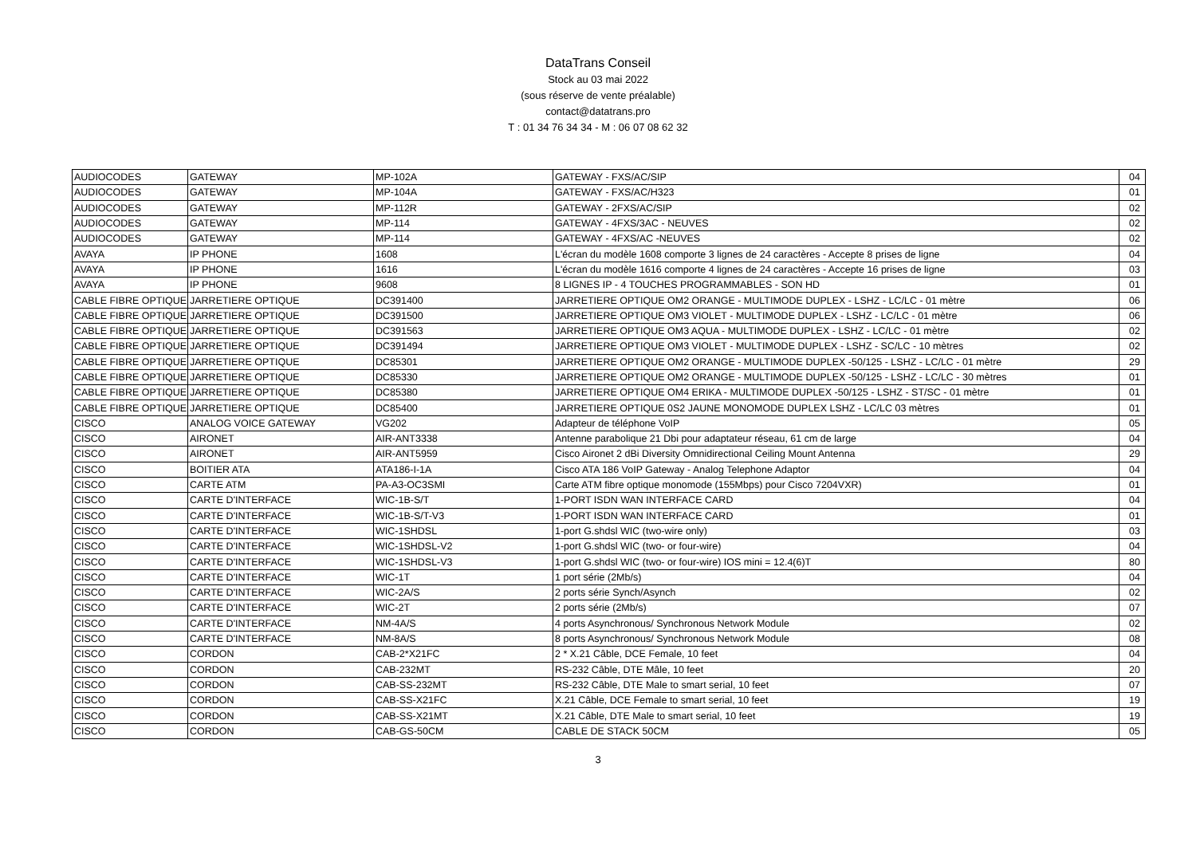DataTrans Conseil
Stock au 03 mai 2022
(sous réserve de vente préalable)
contact@datatrans.pro
T : 01 34 76 34 34 - M : 06 07 08 62 32
| AUDIOCODES | GATEWAY | MP-102A | GATEWAY - FXS/AC/SIP | 04 |
| AUDIOCODES | GATEWAY | MP-104A | GATEWAY - FXS/AC/H323 | 01 |
| AUDIOCODES | GATEWAY | MP-112R | GATEWAY - 2FXS/AC/SIP | 02 |
| AUDIOCODES | GATEWAY | MP-114 | GATEWAY - 4FXS/3AC - NEUVES | 02 |
| AUDIOCODES | GATEWAY | MP-114 | GATEWAY - 4FXS/AC -NEUVES | 02 |
| AVAYA | IP PHONE | 1608 | L'écran du modèle 1608 comporte 3 lignes de 24 caractères - Accepte 8 prises de ligne | 04 |
| AVAYA | IP PHONE | 1616 | L'écran du modèle 1616 comporte 4 lignes de 24 caractères - Accepte 16 prises de ligne | 03 |
| AVAYA | IP PHONE | 9608 | 8 LIGNES IP - 4 TOUCHES PROGRAMMABLES - SON HD | 01 |
| CABLE FIBRE OPTIQUE | JARRETIERE OPTIQUE | DC391400 | JARRETIERE OPTIQUE OM2 ORANGE - MULTIMODE DUPLEX - LSHZ - LC/LC - 01 mètre | 06 |
| CABLE FIBRE OPTIQUE | JARRETIERE OPTIQUE | DC391500 | JARRETIERE OPTIQUE OM3 VIOLET - MULTIMODE DUPLEX - LSHZ - LC/LC - 01 mètre | 06 |
| CABLE FIBRE OPTIQUE | JARRETIERE OPTIQUE | DC391563 | JARRETIERE OPTIQUE OM3 AQUA - MULTIMODE DUPLEX - LSHZ - LC/LC - 01 mètre | 02 |
| CABLE FIBRE OPTIQUE | JARRETIERE OPTIQUE | DC391494 | JARRETIERE OPTIQUE OM3 VIOLET - MULTIMODE DUPLEX - LSHZ - SC/LC - 10 mètres | 02 |
| CABLE FIBRE OPTIQUE | JARRETIERE OPTIQUE | DC85301 | JARRETIERE OPTIQUE OM2 ORANGE - MULTIMODE DUPLEX -50/125 - LSHZ - LC/LC - 01 mètre | 29 |
| CABLE FIBRE OPTIQUE | JARRETIERE OPTIQUE | DC85330 | JARRETIERE OPTIQUE OM2 ORANGE - MULTIMODE DUPLEX -50/125 - LSHZ - LC/LC - 30 mètres | 01 |
| CABLE FIBRE OPTIQUE | JARRETIERE OPTIQUE | DC85380 | JARRETIERE OPTIQUE OM4 ERIKA - MULTIMODE DUPLEX -50/125 - LSHZ - ST/SC - 01 mètre | 01 |
| CABLE FIBRE OPTIQUE | JARRETIERE OPTIQUE | DC85400 | JARRETIERE OPTIQUE 0S2 JAUNE MONOMODE DUPLEX LSHZ - LC/LC 03 mètres | 01 |
| CISCO | ANALOG VOICE GATEWAY | VG202 | Adapteur de téléphone VoIP | 05 |
| CISCO | AIRONET | AIR-ANT3338 | Antenne parabolique 21 Dbi pour adaptateur réseau, 61 cm de large | 04 |
| CISCO | AIRONET | AIR-ANT5959 | Cisco Aironet 2 dBi Diversity Omnidirectional Ceiling Mount Antenna | 29 |
| CISCO | BOITIER ATA | ATA186-I-1A | Cisco ATA 186 VoIP Gateway - Analog Telephone Adaptor | 04 |
| CISCO | CARTE ATM | PA-A3-OC3SMI | Carte ATM fibre optique monomode (155Mbps) pour Cisco 7204VXR) | 01 |
| CISCO | CARTE D'INTERFACE | WIC-1B-S/T | 1-PORT ISDN WAN INTERFACE CARD | 04 |
| CISCO | CARTE D'INTERFACE | WIC-1B-S/T-V3 | 1-PORT ISDN WAN INTERFACE CARD | 01 |
| CISCO | CARTE D'INTERFACE | WIC-1SHDSL | 1-port G.shdsl WIC (two-wire only) | 03 |
| CISCO | CARTE D'INTERFACE | WIC-1SHDSL-V2 | 1-port G.shdsl WIC (two- or four-wire) | 04 |
| CISCO | CARTE D'INTERFACE | WIC-1SHDSL-V3 | 1-port G.shdsl WIC (two- or four-wire) IOS mini = 12.4(6)T | 80 |
| CISCO | CARTE D'INTERFACE | WIC-1T | 1 port série (2Mb/s) | 04 |
| CISCO | CARTE D'INTERFACE | WIC-2A/S | 2 ports série Synch/Asynch | 02 |
| CISCO | CARTE D'INTERFACE | WIC-2T | 2 ports série (2Mb/s) | 07 |
| CISCO | CARTE D'INTERFACE | NM-4A/S | 4 ports Asynchronous/ Synchronous Network Module | 02 |
| CISCO | CARTE D'INTERFACE | NM-8A/S | 8 ports Asynchronous/ Synchronous Network Module | 08 |
| CISCO | CORDON | CAB-2*X21FC | 2 * X.21 Câble, DCE Female, 10 feet | 04 |
| CISCO | CORDON | CAB-232MT | RS-232 Câble, DTE Mâle, 10 feet | 20 |
| CISCO | CORDON | CAB-SS-232MT | RS-232 Câble, DTE Male to smart serial, 10 feet | 07 |
| CISCO | CORDON | CAB-SS-X21FC | X.21 Câble, DCE Female to smart serial, 10 feet | 19 |
| CISCO | CORDON | CAB-SS-X21MT | X.21 Câble, DTE Male to smart serial, 10 feet | 19 |
| CISCO | CORDON | CAB-GS-50CM | CABLE DE STACK 50CM | 05 |
3